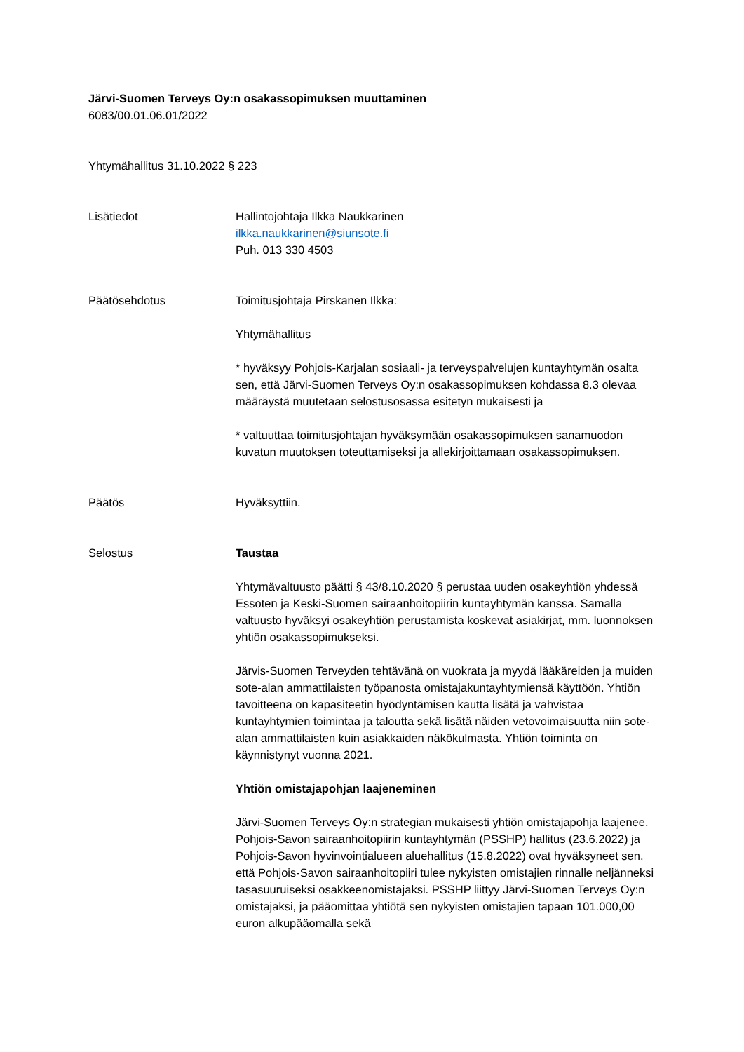Järvi-Suomen Terveys Oy:n osakassopimuksen muuttaminen
6083/00.01.06.01/2022
Yhtymähallitus 31.10.2022 § 223
Lisätiedot Hallintojohtaja Ilkka Naukkarinen
ilkka.naukkarinen@siunsote.fi
Puh. 013 330 4503
Päätösehdotus Toimitusjohtaja Pirskanen Ilkka:
Yhtymähallitus
* hyväksyy Pohjois-Karjalan sosiaali- ja terveyspalvelujen kuntayhtymän osalta sen, että Järvi-Suomen Terveys Oy:n osakassopimuksen kohdassa 8.3 olevaa määräystä muutetaan selostusosassa esitetyn mukaisesti ja
* valtuuttaa toimitusjohtajan hyväksymään osakassopimuksen sanamuodon kuvatun muutoksen toteuttamiseksi ja allekirjoittamaan osakassopimuksen.
Päätös Hyväksyttiin.
Selostus Taustaa
Yhtymävaltuusto päätti § 43/8.10.2020 § perustaa uuden osakeyhtiön yhdessä Essoten ja Keski-Suomen sairaanhoitopiirin kuntayhtymän kanssa. Samalla valtuusto hyväksyi osakeyhtiön perustamista koskevat asiakirjat, mm. luonnoksen yhtiön osakassopimukseksi.
Järvis-Suomen Terveyden tehtävänä on vuokrata ja myydä lääkäreiden ja muiden sote-alan ammattilaisten työpanosta omistajakuntayhtymiensä käyttöön. Yhtiön tavoitteena on kapasiteetin hyödyntämisen kautta lisätä ja vahvistaa kuntayhtymien toimintaa ja taloutta sekä lisätä näiden vetovoimaisuutta niin sote-alan ammattilaisten kuin asiakkaiden näkökulmasta. Yhtiön toiminta on käynnistynyt vuonna 2021.
Yhtiön omistajapohjan laajeneminen
Järvi-Suomen Terveys Oy:n strategian mukaisesti yhtiön omistajapohja laajenee. Pohjois-Savon sairaanhoitopiirin kuntayhtymän (PSSHP) hallitus (23.6.2022) ja Pohjois-Savon hyvinvointialueen aluehallitus (15.8.2022) ovat hyväksyneet sen, että Pohjois-Savon sairaanhoitopiiri tulee nykyisten omistajien rinnalle neljänneksi tasasuuruiseksi osakkeenomistajaksi. PSSHP liittyy Järvi-Suomen Terveys Oy:n omistajaksi, ja pääomittaa yhtiötä sen nykyisten omistajien tapaan 101.000,00 euron alkupääomalla sekä